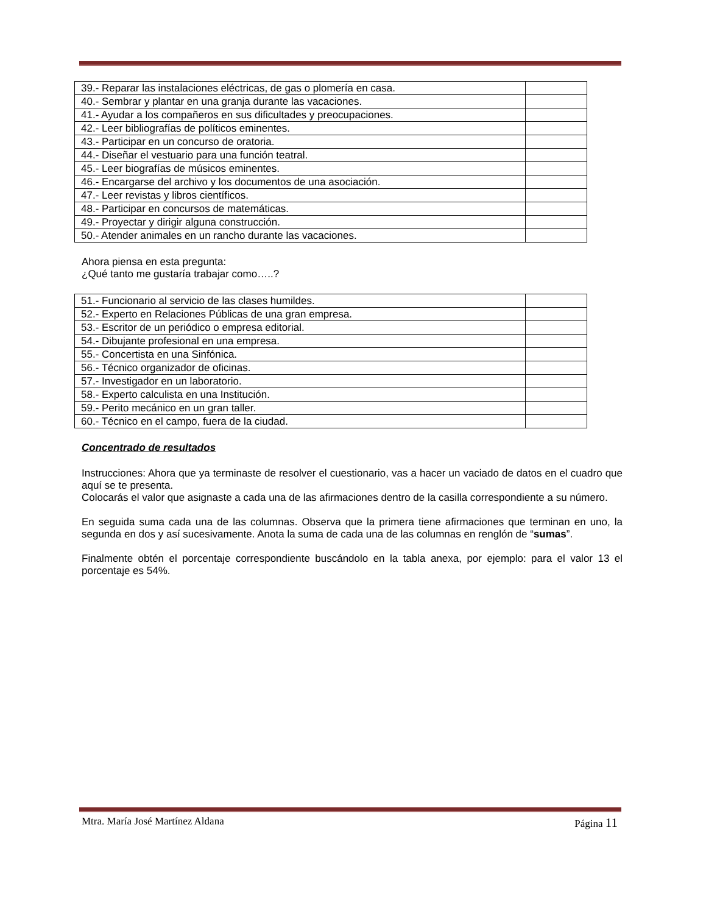| 39.- Reparar las instalaciones eléctricas, de gas o plomería en casa. | |
| 40.- Sembrar y plantar en una granja durante las vacaciones. | |
| 41.- Ayudar a los compañeros en sus dificultades y preocupaciones. | |
| 42.- Leer bibliografías de políticos eminentes. | |
| 43.- Participar en un concurso de oratoria. | |
| 44.- Diseñar el vestuario para una función teatral. | |
| 45.- Leer biografías de músicos eminentes. | |
| 46.- Encargarse del archivo y los documentos de una asociación. | |
| 47.- Leer revistas y libros científicos. | |
| 48.- Participar en concursos de matemáticas. | |
| 49.- Proyectar y dirigir alguna construcción. | |
| 50.- Atender animales en un rancho durante las vacaciones. | |
Ahora piensa en esta pregunta:
¿Qué tanto me gustaría trabajar como…..?
| 51.- Funcionario al servicio de las clases humildes. | |
| 52.- Experto en Relaciones Públicas de una gran empresa. | |
| 53.- Escritor de un periódico o empresa editorial. | |
| 54.- Dibujante profesional en una empresa. | |
| 55.- Concertista en una Sinfónica. | |
| 56.- Técnico organizador de oficinas. | |
| 57.- Investigador en un laboratorio. | |
| 58.- Experto calculista en una Institución. | |
| 59.- Perito mecánico en un gran taller. | |
| 60.- Técnico en el campo, fuera de la ciudad. | |
Concentrado de resultados
Instrucciones: Ahora que ya terminaste de resolver el cuestionario, vas a hacer un vaciado de datos en el cuadro que aquí se te presenta.
Colocarás el valor que asignaste a cada una de las afirmaciones dentro de la casilla correspondiente a su número.
En seguida suma cada una de las columnas. Observa que la primera tiene afirmaciones que terminan en uno, la segunda en dos y así sucesivamente. Anota la suma de cada una de las columnas en renglón de “sumas”.
Finalmente obtén el porcentaje correspondiente buscándolo en la tabla anexa, por ejemplo: para el valor 13 el porcentaje es 54%.
Mtra. María José Martínez Aldana Página 11